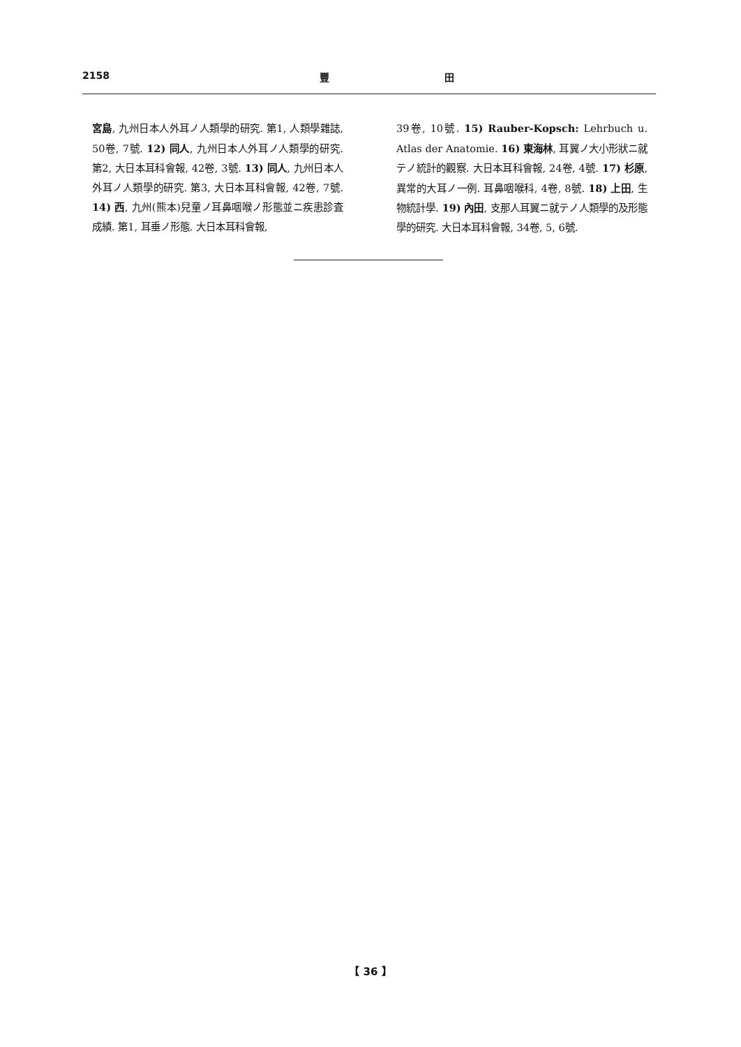2158 豐 田
宮島, 九州日本人外耳ノ人類學的研究. 第1, 人類學雜誌, 50卷, 7號. 12) 同人, 九州日本人外耳ノ人類學的研究. 第2, 大日本耳科會報, 42卷, 3號. 13) 同人, 九州日本人外耳ノ人類學的研究. 第3, 大日本耳科會報, 42卷, 7號. 14) 西, 九州(熊本)兒童ノ耳鼻咽喉ノ形態並ニ疾患診査成績. 第1, 耳垂ノ形態. 大日本耳科會報,
39卷, 10號. 15) Rauber-Kopsch: Lehrbuch u. Atlas der Anatomie. 16) 東海林, 耳翼ノ大小形狀ニ就テノ統計的觀察. 大日本耳科會報, 24卷, 4號. 17) 杉原, 異常的大耳ノ一例. 耳鼻咽喉科, 4卷, 8號. 18) 上田, 生物統計學. 19) 內田, 支那人耳翼ニ就テノ人類學的及形態學的研究. 大日本耳科會報, 34卷, 5, 6號.
【 36 】